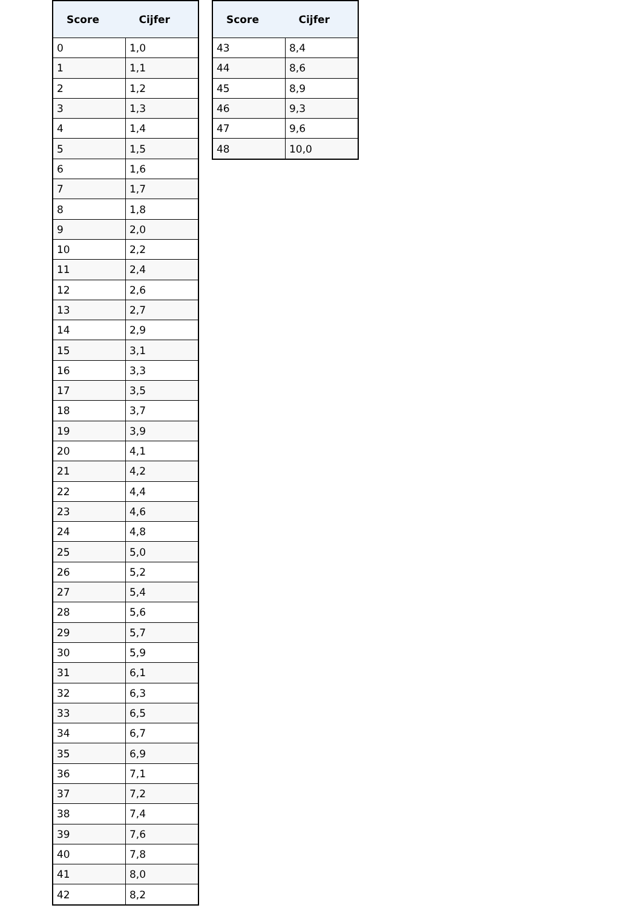| Score | Cijfer |
| --- | --- |
| 0 | 1,0 |
| 1 | 1,1 |
| 2 | 1,2 |
| 3 | 1,3 |
| 4 | 1,4 |
| 5 | 1,5 |
| 6 | 1,6 |
| 7 | 1,7 |
| 8 | 1,8 |
| 9 | 2,0 |
| 10 | 2,2 |
| 11 | 2,4 |
| 12 | 2,6 |
| 13 | 2,7 |
| 14 | 2,9 |
| 15 | 3,1 |
| 16 | 3,3 |
| 17 | 3,5 |
| 18 | 3,7 |
| 19 | 3,9 |
| 20 | 4,1 |
| 21 | 4,2 |
| 22 | 4,4 |
| 23 | 4,6 |
| 24 | 4,8 |
| 25 | 5,0 |
| 26 | 5,2 |
| 27 | 5,4 |
| 28 | 5,6 |
| 29 | 5,7 |
| 30 | 5,9 |
| 31 | 6,1 |
| 32 | 6,3 |
| 33 | 6,5 |
| 34 | 6,7 |
| 35 | 6,9 |
| 36 | 7,1 |
| 37 | 7,2 |
| 38 | 7,4 |
| 39 | 7,6 |
| 40 | 7,8 |
| 41 | 8,0 |
| 42 | 8,2 |
| Score | Cijfer |
| --- | --- |
| 43 | 8,4 |
| 44 | 8,6 |
| 45 | 8,9 |
| 46 | 9,3 |
| 47 | 9,6 |
| 48 | 10,0 |